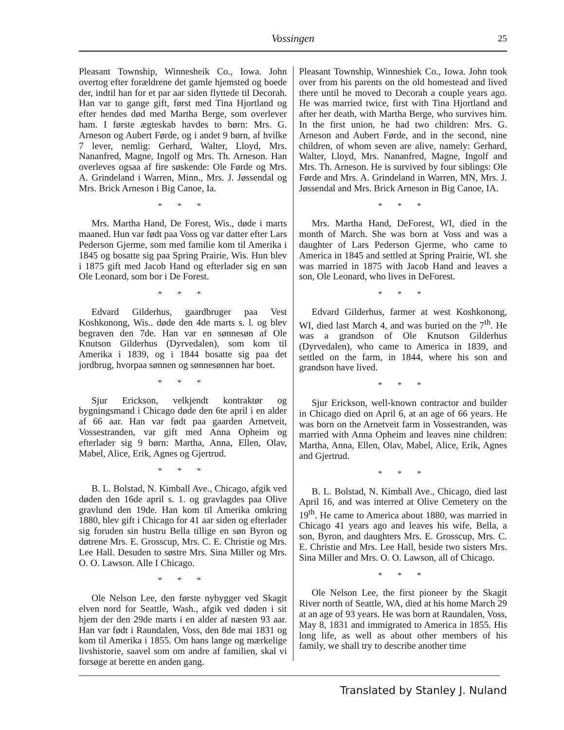Vossingen 25
Pleasant Township, Winnesheik Co., Iowa. John overtog efter forældrene det gamle hjemsted og boede der, indtil han for et par aar siden flyttede til Decorah. Han var to gange gift, først med Tina Hjortland og efter hendes død med Martha Berge, som overlever ham. I første ægteskab havdes to børn: Mrs. G. Arneson og Aubert Førde, og i andet 9 børn, af hvilke 7 lever, nemlig: Gerhard, Walter, Lloyd, Mrs. Nananfred, Magne, Ingolf og Mrs. Th. Arneson. Han overleves ogsaa af fire søskende: Ole Førde og Mrs. A. Grindeland i Warren, Minn., Mrs. J. Jøssendal og Mrs. Brick Arneson i Big Canoe, Ia.
* * *
Mrs. Martha Hand, De Forest, Wis., døde i marts maaned. Hun var født paa Voss og var datter efter Lars Pederson Gjerme, som med familie kom til Amerika i 1845 og bosatte sig paa Spring Prairie, Wis. Hun blev i 1875 gift med Jacob Hand og efterlader sig en søn Ole Leonard, som bor i De Forest.
* * *
Edvard Gilderhus, gaardbruger paa Vest Koshkonong, Wis.. døde den 4de marts s. l. og blev begraven den 7de. Han var en sønnesøn af Ole Knutson Gilderhus (Dyrvedalen), som kom til Amerika i 1839, og i 1844 bosatte sig paa det jordbrug, hvorpaa sønnen og sønnesønnen har boet.
* * *
Sjur Erickson, velkjendt kontraktør og bygningsmand i Chicago døde den 6te april i en alder af 66 aar. Han var født paa gaarden Arnetveit, Vossestranden, var gift med Anna Opheim og efterlader sig 9 børn: Martha, Anna, Ellen, Olav, Mabel, Alice, Erik, Agnes og Gjertrud.
* * *
B. L. Bolstad, N. Kimball Ave., Chicago, afgik ved døden den 16de april s. 1. og gravlagdes paa Olive gravlund den 19de. Han kom til Amerika omkring 1880, blev gift i Chicago for 41 aar siden og efterlader sig foruden sin hustru Bella tillige en søn Byron og døtrene Mrs. E. Grosscup, Mrs. C. E. Christie og Mrs. Lee Hall. Desuden to søstre Mrs. Sina Miller og Mrs. O. O. Lawson. Alle I Chicago.
* * *
Ole Nelson Lee, den første nybygger ved Skagit elven nord for Seattle, Wash., afgik ved døden i sit hjem der den 29de marts i en alder af næsten 93 aar. Han var født i Raundalen, Voss, den 8de mai 1831 og kom til Amerika i 1855. Om hans lange og mærkelige livshistorie, saavel som om andre af familien, skal vi forsøge at berette en anden gang.
Pleasant Township, Winneshiek Co., Iowa. John took over from his parents on the old homestead and lived there until he moved to Decorah a couple years ago. He was married twice, first with Tina Hjortland and after her death, with Martha Berge, who survives him. In the first union, he had two children: Mrs. G. Arneson and Aubert Førde, and in the second, nine children, of whom seven are alive, namely: Gerhard, Walter, Lloyd, Mrs. Nananfred, Magne, Ingolf and Mrs. Th. Arneson. He is survived by four siblings: Ole Førde and Mrs. A. Grindeland in Warren, MN, Mrs. J. Jøssendal and Mrs. Brick Arneson in Big Canoe, IA.
* * *
Mrs. Martha Hand, DeForest, WI, died in the month of March. She was born at Voss and was a daughter of Lars Pederson Gjerme, who came to America in 1845 and settled at Spring Prairie, WI. she was married in 1875 with Jacob Hand and leaves a son, Ole Leonard, who lives in DeForest.
* * *
Edvard Gilderhus, farmer at west Koshkonong, WI, died last March 4, and was buried on the 7<sup>th</sup>. He was a grandson of Ole Knutson Gilderhus (Dyrvedalen), who came to America in 1839, and settled on the farm, in 1844, where his son and grandson have lived.
* * *
Sjur Erickson, well-known contractor and builder in Chicago died on April 6, at an age of 66 years. He was born on the Arnetveit farm in Vossestranden, was married with Anna Opheim and leaves nine children: Martha, Anna, Ellen, Olav, Mabel, Alice, Erik, Agnes and Gjertrud.
* * *
B. L. Bolstad, N. Kimball Ave., Chicago, died last April 16, and was interred at Olive Cemetery on the 19<sup>th</sup>. He came to America about 1880, was married in Chicago 41 years ago and leaves his wife, Bella, a son, Byron, and daughters Mrs. E. Grosscup, Mrs. C. E. Christie and Mrs. Lee Hall, beside two sisters Mrs. Sina Miller and Mrs. O. O. Lawson, all of Chicago.
* * *
Ole Nelson Lee, the first pioneer by the Skagit River north of Seattle, WA, died at his home March 29 at an age of 93 years. He was born at Raundalen, Voss, May 8, 1831 and immigrated to America in 1855. His long life, as well as about other members of his family, we shall try to describe another time
Translated by Stanley J. Nuland